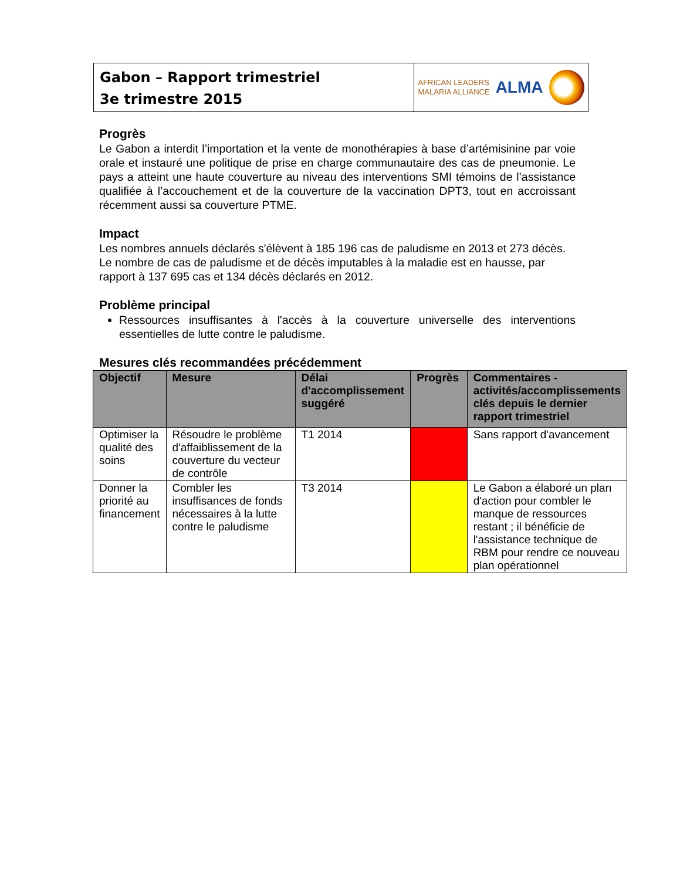Gabon – Rapport trimestriel
3e trimestre 2015
AFRICAN LEADERS
MALARIA ALLIANCE
ALMA
Progrès
Le Gabon a interdit l’importation et la vente de monothérapies à base d’artémisinine par voie orale et instauré une politique de prise en charge communautaire des cas de pneumonie. Le pays a atteint une haute couverture au niveau des interventions SMI témoins de l’assistance qualifiée à l’accouchement et de la couverture de la vaccination DPT3, tout en accroissant récemment aussi sa couverture PTME.
Impact
Les nombres annuels déclarés s'élèvent à 185 196 cas de paludisme en 2013 et 273 décès. Le nombre de cas de paludisme et de décès imputables à la maladie est en hausse, par rapport à 137 695 cas et 134 décès déclarés en 2012.
Problème principal
Ressources insuffisantes à l'accès à la couverture universelle des interventions essentielles de lutte contre le paludisme.
Mesures clés recommandées précédemment
| Objectif | Mesure | Délai d'accomplissement suggéré | Progrès | Commentaires - activités/accomplissements clés depuis le dernier rapport trimestriel |
| --- | --- | --- | --- | --- |
| Optimiser la qualité des soins | Résoudre le problème d'affaiblissement de la couverture du vecteur de contrôle | T1 2014 | | Sans rapport d'avancement |
| Donner la priorité au financement | Combler les insuffisances de fonds nécessaires à la lutte contre le paludisme | T3 2014 | | Le Gabon a élaboré un plan d'action pour combler le manque de ressources restant ; il bénéficie de l'assistance technique de RBM pour rendre ce nouveau plan opérationnel |